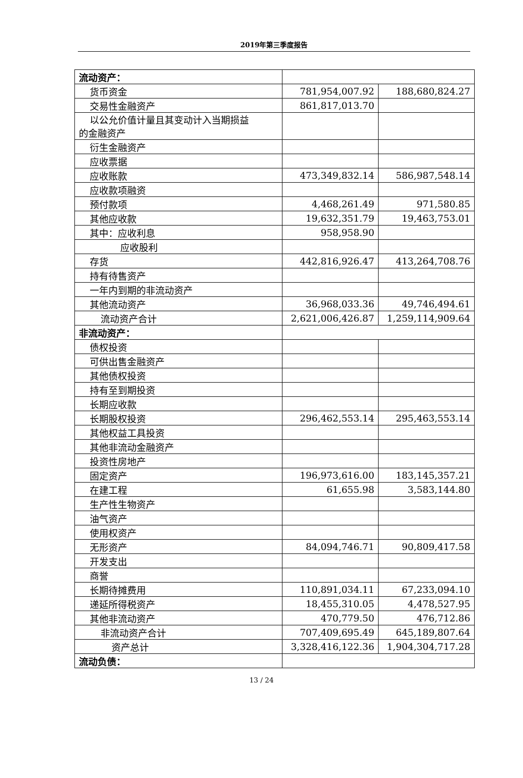2019年第三季度报告
| 流动资产： | | |
| 货币资金 | 781,954,007.92 | 188,680,824.27 |
| 交易性金融资产 | 861,817,013.70 | |
| 以公允价值计量且其变动计入当期损益 的金融资产 | | |
| 衍生金融资产 | | |
| 应收票据 | | |
| 应收账款 | 473,349,832.14 | 586,987,548.14 |
| 应收款项融资 | | |
| 预付款项 | 4,468,261.49 | 971,580.85 |
| 其他应收款 | 19,632,351.79 | 19,463,753.01 |
| 其中：应收利息 | 958,958.90 | |
| 应收股利 | | |
| 存货 | 442,816,926.47 | 413,264,708.76 |
| 持有待售资产 | | |
| 一年内到期的非流动资产 | | |
| 其他流动资产 | 36,968,033.36 | 49,746,494.61 |
| 流动资产合计 | 2,621,006,426.87 | 1,259,114,909.64 |
| 非流动资产： | | |
| 债权投资 | | |
| 可供出售金融资产 | | |
| 其他债权投资 | | |
| 持有至到期投资 | | |
| 长期应收款 | | |
| 长期股权投资 | 296,462,553.14 | 295,463,553.14 |
| 其他权益工具投资 | | |
| 其他非流动金融资产 | | |
| 投资性房地产 | | |
| 固定资产 | 196,973,616.00 | 183,145,357.21 |
| 在建工程 | 61,655.98 | 3,583,144.80 |
| 生产性生物资产 | | |
| 油气资产 | | |
| 使用权资产 | | |
| 无形资产 | 84,094,746.71 | 90,809,417.58 |
| 开发支出 | | |
| 商誉 | | |
| 长期待摊费用 | 110,891,034.11 | 67,233,094.10 |
| 递延所得税资产 | 18,455,310.05 | 4,478,527.95 |
| 其他非流动资产 | 470,779.50 | 476,712.86 |
| 非流动资产合计 | 707,409,695.49 | 645,189,807.64 |
| 资产总计 | 3,328,416,122.36 | 1,904,304,717.28 |
| 流动负债： | | |
13 / 24